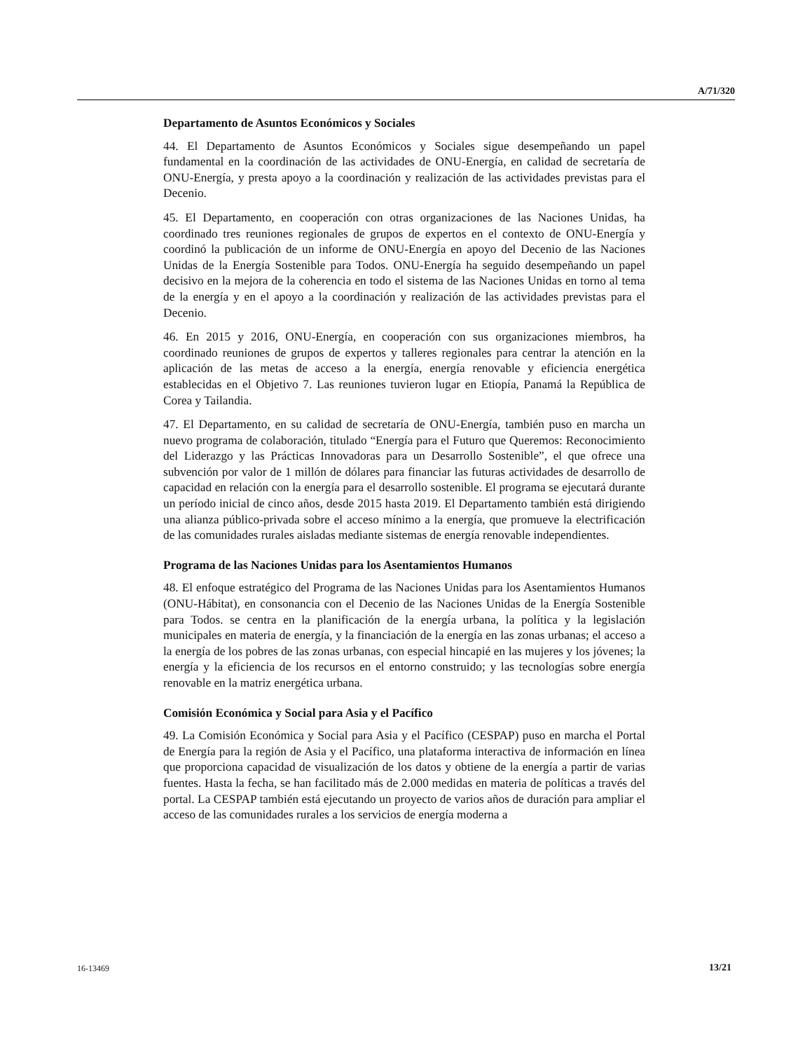A/71/320
Departamento de Asuntos Económicos y Sociales
44. El Departamento de Asuntos Económicos y Sociales sigue desempeñando un papel fundamental en la coordinación de las actividades de ONU-Energía, en calidad de secretaría de ONU-Energía, y presta apoyo a la coordinación y realización de las actividades previstas para el Decenio.
45. El Departamento, en cooperación con otras organizaciones de las Naciones Unidas, ha coordinado tres reuniones regionales de grupos de expertos en el contexto de ONU-Energía y coordinó la publicación de un informe de ONU-Energía en apoyo del Decenio de las Naciones Unidas de la Energía Sostenible para Todos. ONU-Energía ha seguido desempeñando un papel decisivo en la mejora de la coherencia en todo el sistema de las Naciones Unidas en torno al tema de la energía y en el apoyo a la coordinación y realización de las actividades previstas para el Decenio.
46. En 2015 y 2016, ONU-Energía, en cooperación con sus organizaciones miembros, ha coordinado reuniones de grupos de expertos y talleres regionales para centrar la atención en la aplicación de las metas de acceso a la energía, energía renovable y eficiencia energética establecidas en el Objetivo 7. Las reuniones tuvieron lugar en Etiopía, Panamá la República de Corea y Tailandia.
47. El Departamento, en su calidad de secretaría de ONU-Energía, también puso en marcha un nuevo programa de colaboración, titulado “Energía para el Futuro que Queremos: Reconocimiento del Liderazgo y las Prácticas Innovadoras para un Desarrollo Sostenible”, el que ofrece una subvención por valor de 1 millón de dólares para financiar las futuras actividades de desarrollo de capacidad en relación con la energía para el desarrollo sostenible. El programa se ejecutará durante un período inicial de cinco años, desde 2015 hasta 2019. El Departamento también está dirigiendo una alianza público-privada sobre el acceso mínimo a la energía, que promueve la electrificación de las comunidades rurales aisladas mediante sistemas de energía renovable independientes.
Programa de las Naciones Unidas para los Asentamientos Humanos
48. El enfoque estratégico del Programa de las Naciones Unidas para los Asentamientos Humanos (ONU-Hábitat), en consonancia con el Decenio de las Naciones Unidas de la Energía Sostenible para Todos. se centra en la planificación de la energía urbana, la política y la legislación municipales en materia de energía, y la financiación de la energía en las zonas urbanas; el acceso a la energía de los pobres de las zonas urbanas, con especial hincapié en las mujeres y los jóvenes; la energía y la eficiencia de los recursos en el entorno construido; y las tecnologías sobre energía renovable en la matriz energética urbana.
Comisión Económica y Social para Asia y el Pacífico
49. La Comisión Económica y Social para Asia y el Pacífico (CESPAP) puso en marcha el Portal de Energía para la región de Asia y el Pacífico, una plataforma interactiva de información en línea que proporciona capacidad de visualización de los datos y obtiene de la energía a partir de varias fuentes. Hasta la fecha, se han facilitado más de 2.000 medidas en materia de políticas a través del portal. La CESPAP también está ejecutando un proyecto de varios años de duración para ampliar el acceso de las comunidades rurales a los servicios de energía moderna a
16-13469 13/21